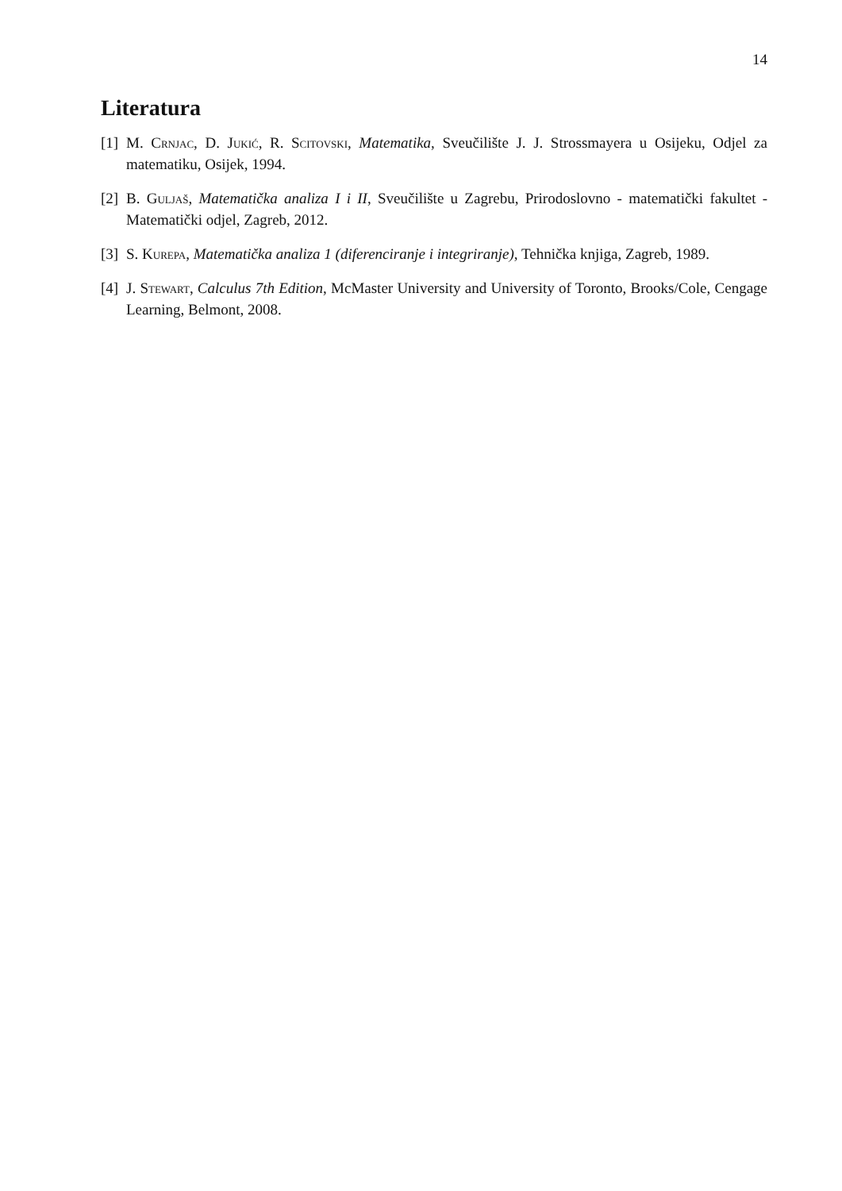14
Literatura
[1] M. Crnjac, D. Jukić, R. Scitovski, Matematika, Sveučilište J. J. Strossmayera u Osijeku, Odjel za matematiku, Osijek, 1994.
[2] B. Guljaš, Matematička analiza I i II, Sveučilište u Zagrebu, Prirodoslovno - matematički fakultet - Matematički odjel, Zagreb, 2012.
[3] S. Kurepa, Matematička analiza 1 (diferenciranje i integriranje), Tehnička knjiga, Zagreb, 1989.
[4] J. Stewart, Calculus 7th Edition, McMaster University and University of Toronto, Brooks/Cole, Cengage Learning, Belmont, 2008.